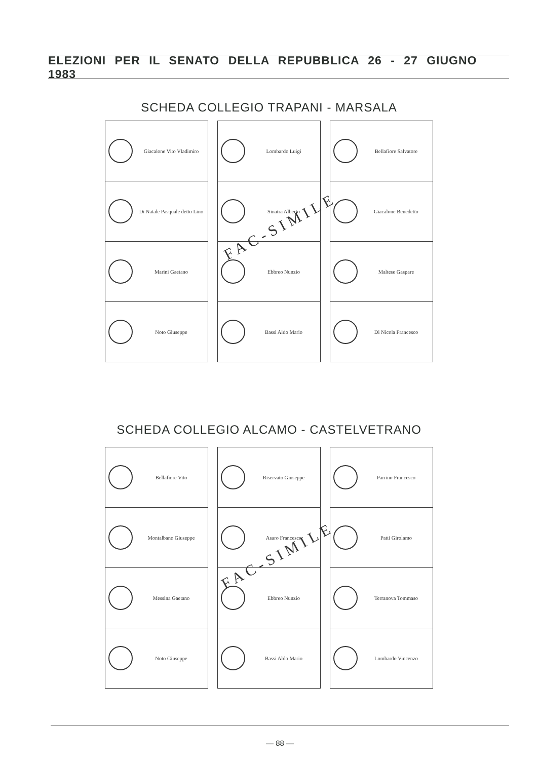ELEZIONI PER IL SENATO DELLA REPUBBLICA 26 - 27 GIUGNO 1983
SCHEDA COLLEGIO TRAPANI - MARSALA
Giacalone Vito Vladimiro
Di Natale Pasquale detto Lino
Marini Gaetano
Noto Giuseppe
Lombardo Luigi
Sinatra Alberto
Ebbreo Nunzio
Bassi Aldo Mario
Bellafiore Salvatore
Giacalone Benedetto
Maltese Gaspare
Di Nicola Francesco
FAC-SIMILE
SCHEDA COLLEGIO ALCAMO - CASTELVETRANO
Bellafiore Vito
Montalbano Giuseppe
Messina Gaetano
Noto Giuseppe
Riservato Giuseppe
Asaro Francesco
Ebbreo Nunzio
Bassi Aldo Mario
Parrino Francesco
Patti Girolamo
Terranova Tommaso
Lombardo Vincenzo
FAC-SIMILE
— 88 —